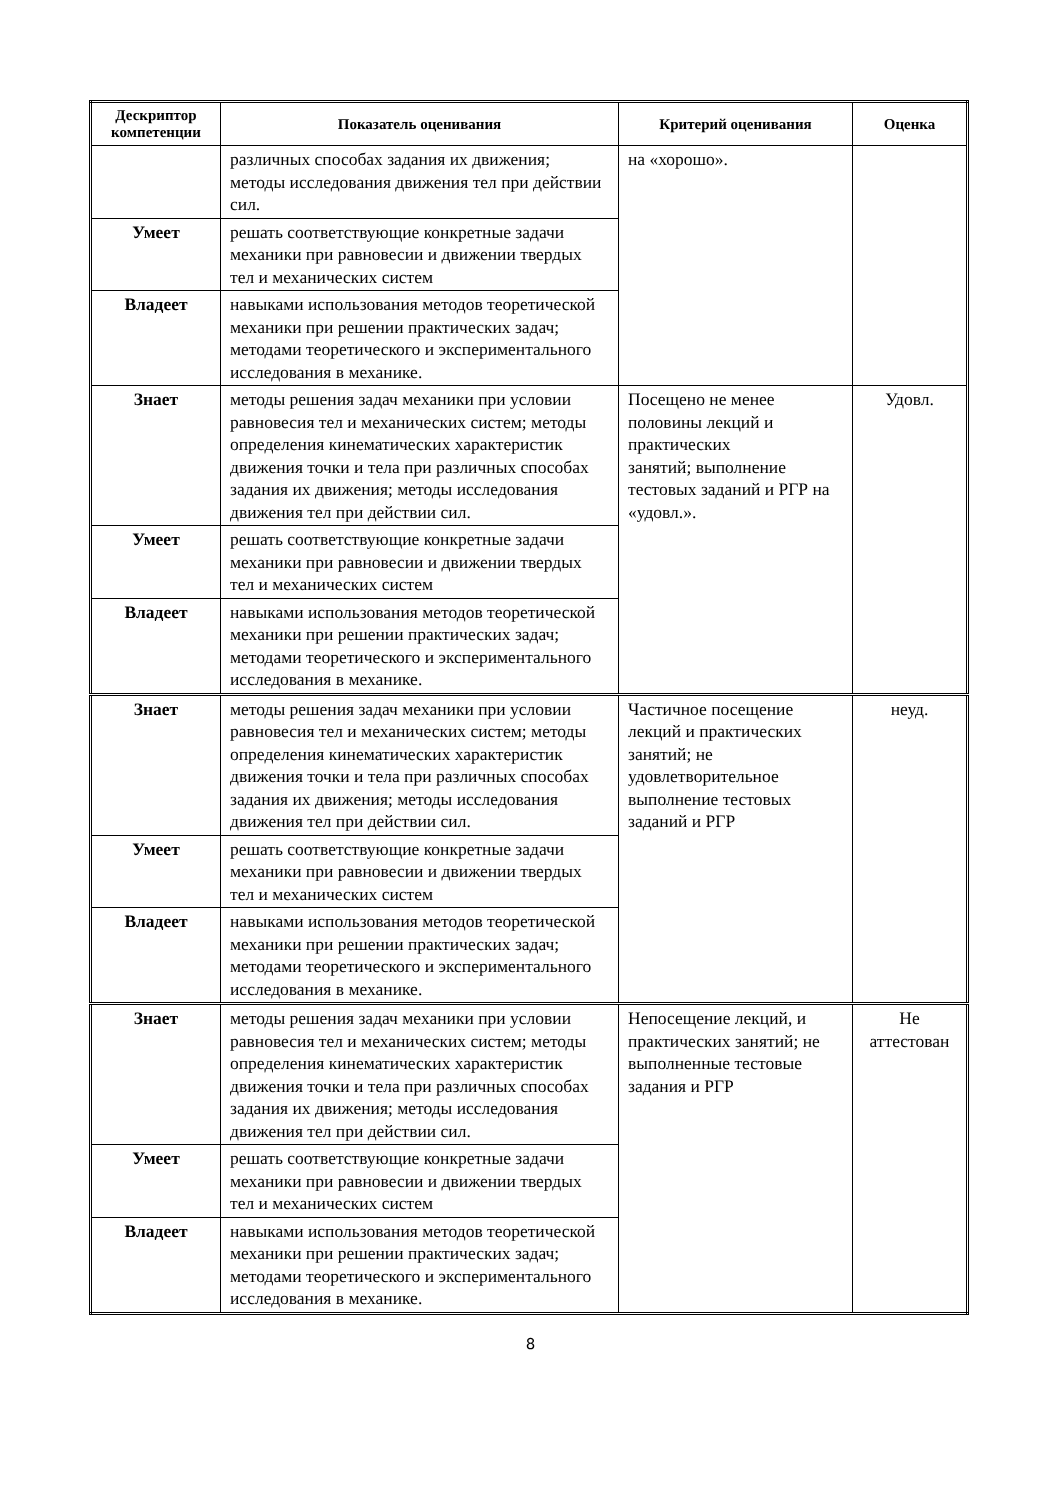| Дескриптор компетенции | Показатель оценивания | Критерий оценивания | Оценка |
| --- | --- | --- | --- |
| | различных способах задания их движения; методы исследования движения тел при действии сил. | на «хорошо». | |
| Умеет | решать соответствующие конкретные задачи механики при равновесии и движении твердых тел и механических систем | | |
| Владеет | навыками использования методов теоретической механики при решении практических задач; методами теоретического и экспериментального исследования в механике. | | |
| Знает | методы решения задач механики при условии равновесия тел и механических систем; методы определения кинематических характеристик движения точки и тела при различных способах задания их движения; методы исследования движения тел при действии сил. | Посещено не менее половины лекций и практических занятий; выполнение тестовых заданий и РГР на «удовл.». | Удовл. |
| Умеет | решать соответствующие конкретные задачи механики при равновесии и движении твердых тел и механических систем | | |
| Владеет | навыками использования методов теоретической механики при решении практических задач; методами теоретического и экспериментального исследования в механике. | | |
| Знает | методы решения задач механики при условии равновесия тел и механических систем; методы определения кинематических характеристик движения точки и тела при различных способах задания их движения; методы исследования движения тел при действии сил. | Частичное посещение лекций и практических занятий; не удовлетворительное выполнение тестовых заданий и РГР | неуд. |
| Умеет | решать соответствующие конкретные задачи механики при равновесии и движении твердых тел и механических систем | | |
| Владеет | навыками использования методов теоретической механики при решении практических задач; методами теоретического и экспериментального исследования в механике. | | |
| Знает | методы решения задач механики при условии равновесия тел и механических систем; методы определения кинематических характеристик движения точки и тела при различных способах задания их движения; методы исследования движения тел при действии сил. | Непосещение лекций, и практических занятий; не выполненные тестовые задания и РГР | Не аттестован |
| Умеет | решать соответствующие конкретные задачи механики при равновесии и движении твердых тел и механических систем | | |
| Владеет | навыками использования методов теоретической механики при решении практических задач; методами теоретического и экспериментального исследования в механике. | | |
8